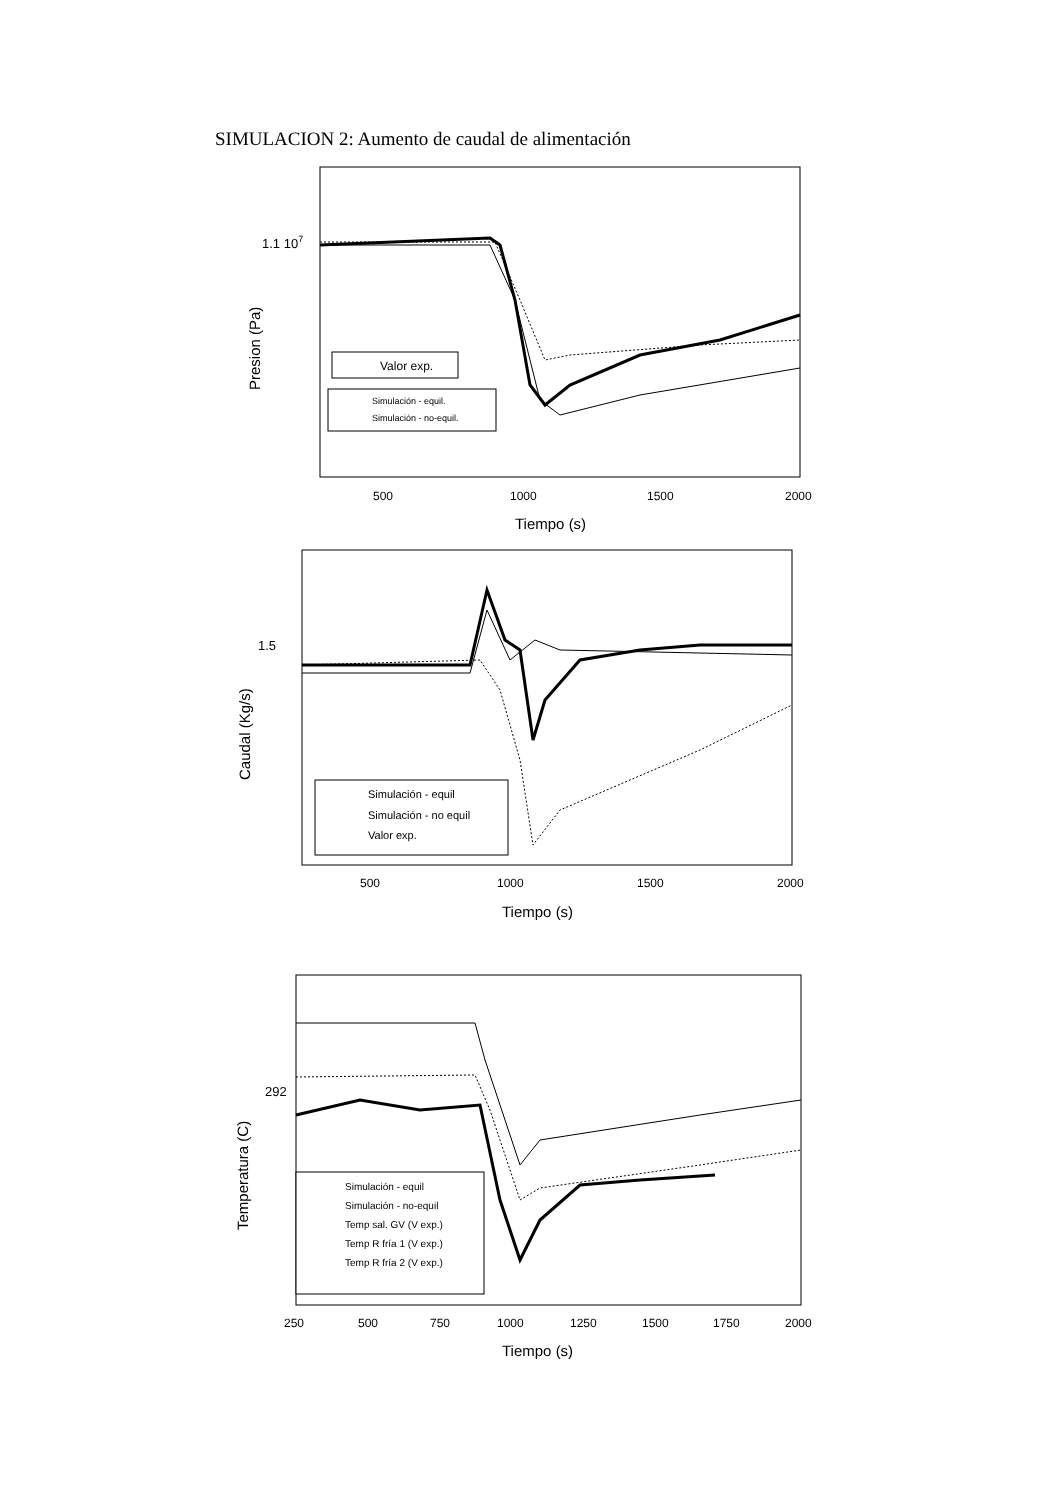SIMULACION 2: Aumento de caudal de alimentación
1.1 107
Presion (Pa)
500
1000
1500
2000
Tiempo (s)
Valor exp.
Simulación - equil.
Simulación - no-equil.
1.5
Caudal (Kg/s)
500
1000
1500
2000
Tiempo (s)
Simulación - equil
Simulación - no equil
Valor exp.
292
Temperatura (C)
250
500
750
1000
1250
1500
1750
2000
Tiempo (s)
Simulación - equil
Simulación - no-equil
Temp sal. GV (V exp.)
Temp R fría 1 (V exp.)
Temp R fría 2 (V exp.)